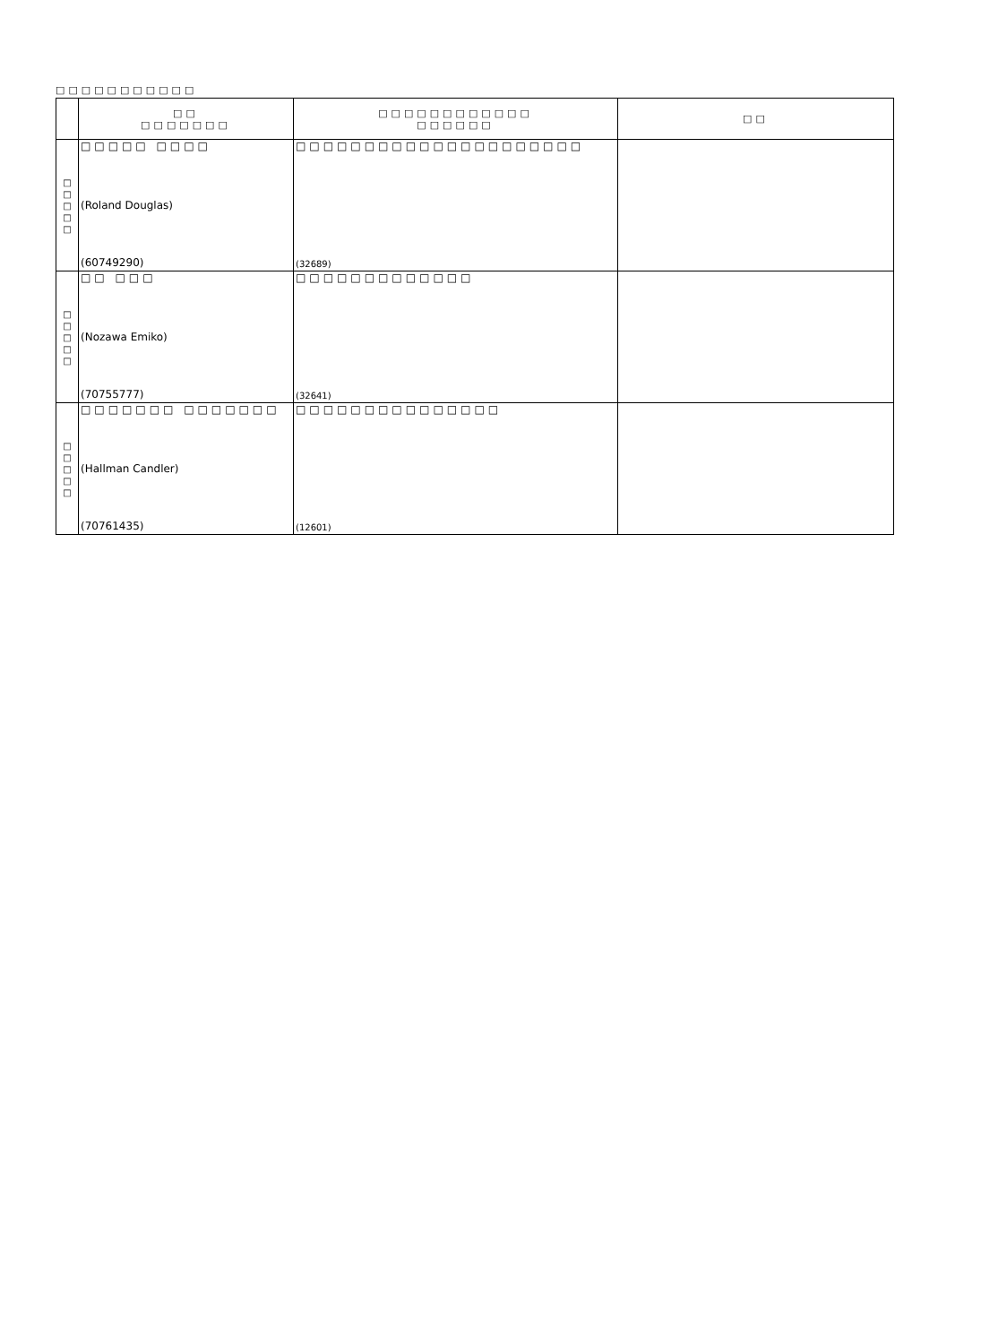□□□□□□□□□□□
| | □□ □□□□□□□ | □□□□□□□□□□□□ □□□□□□ | □□ |
| --- | --- | --- | --- |
| □ □ □ □ □ | □□□□□ □□□□ (Roland Douglas) (60749290) | □□□□□□□□□□□□□□□□□□□□□ (32689) | |
| □ □ □ □ □ | □□ □□□ (Nozawa Emiko) (70755777) | □□□□□□□□□□□□□ (32641) | |
| □ □ □ □ □ | □□□□□□□ □□□□□□□ (Hallman Candler) (70761435) | □□□□□□□□□□□□□□□ (12601) | |